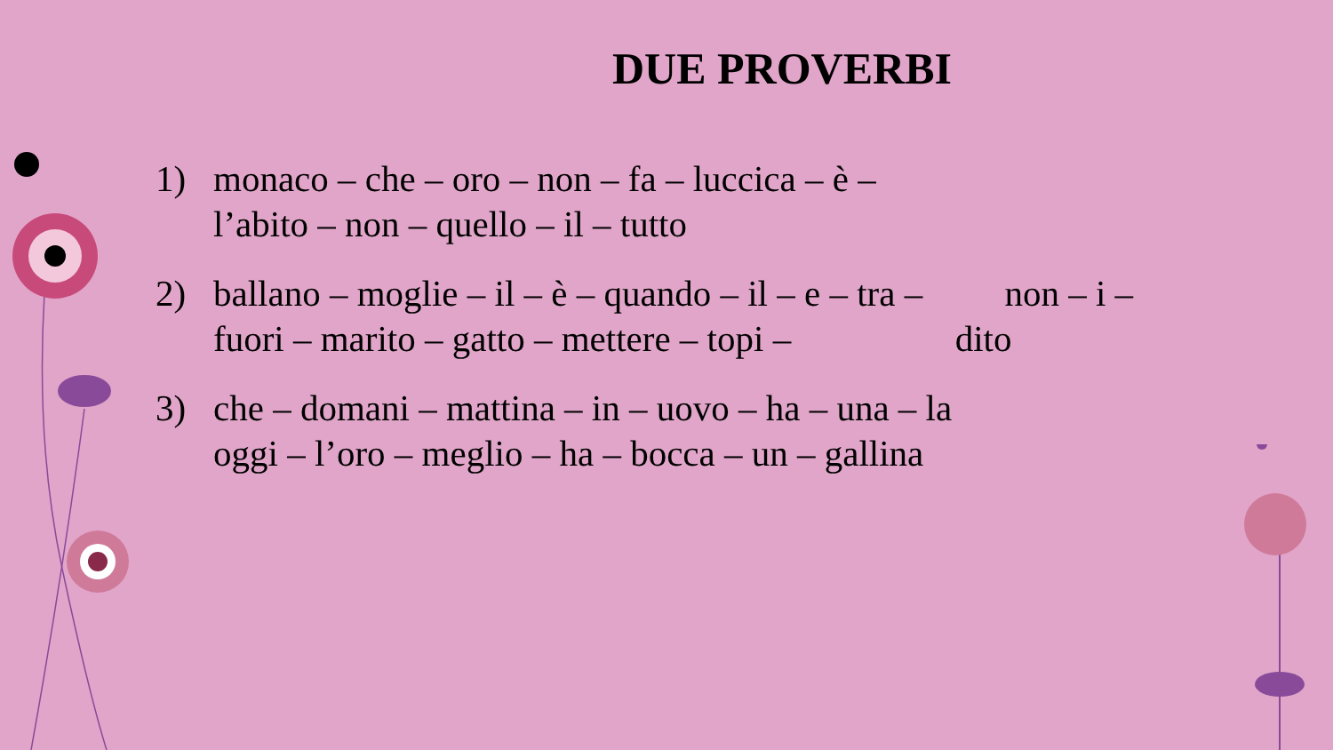DUE PROVERBI
1) monaco – che – oro – non – fa – luccica – è –
l’abito – non – quello – il – tutto
2) ballano – moglie – il – è – quando – il – e – tra – non – i –
fuori – marito – gatto – mettere – topi – dito
3) che – domani – mattina – in – uovo – ha – una – la
oggi – l’oro – meglio – ha – bocca – un – gallina